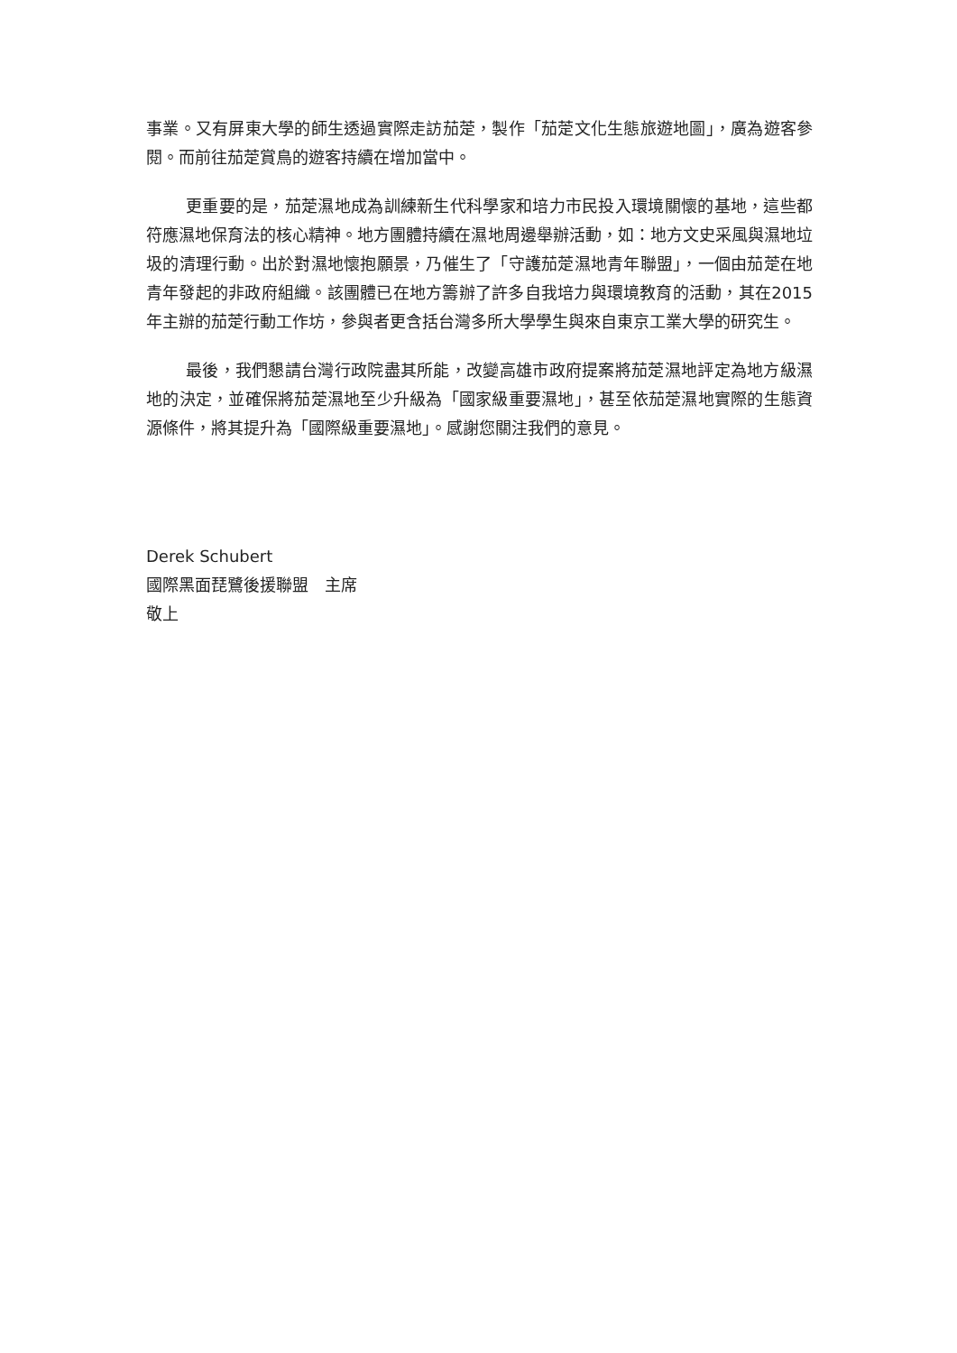事業。又有屏東大學的師生透過實際走訪茄萣，製作「茄萣文化生態旅遊地圖」，廣為遊客參閱。而前往茄萣賞鳥的遊客持續在增加當中。
更重要的是，茄萣濕地成為訓練新生代科學家和培力市民投入環境關懷的基地，這些都符應濕地保育法的核心精神。地方團體持續在濕地周邊舉辦活動，如：地方文史采風與濕地垃圾的清理行動。出於對濕地懷抱願景，乃催生了「守護茄萣濕地青年聯盟」，一個由茄萣在地青年發起的非政府組織。該團體已在地方籌辦了許多自我培力與環境教育的活動，其在2015年主辦的茄萣行動工作坊，參與者更含括台灣多所大學學生與來自東京工業大學的研究生。
最後，我們懇請台灣行政院盡其所能，改變高雄市政府提案將茄萣濕地評定為地方級濕地的決定，並確保將茄萣濕地至少升級為「國家級重要濕地」，甚至依茄萣濕地實際的生態資源條件，將其提升為「國際級重要濕地」。感謝您關注我們的意見。
Derek Schubert
國際黑面琵鷺後援聯盟　主席
敬上